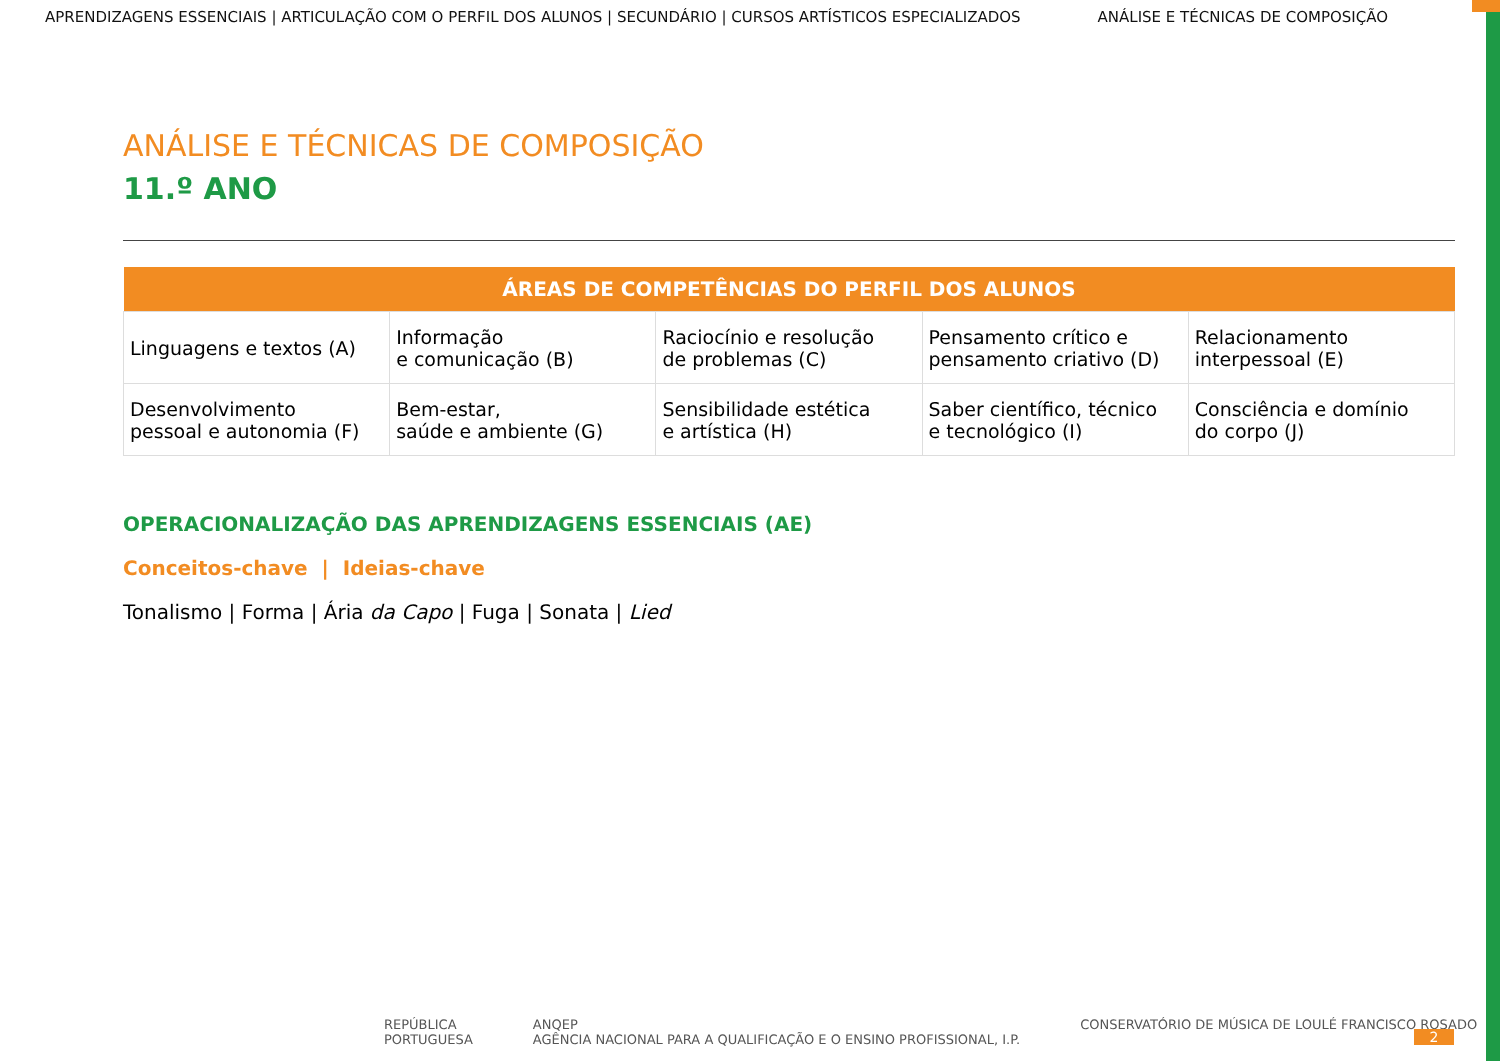APRENDIZAGENS ESSENCIAIS | ARTICULAÇÃO COM O PERFIL DOS ALUNOS | SECUNDÁRIO | CURSOS ARTÍSTICOS ESPECIALIZADOS ANÁLISE E TÉCNICAS DE COMPOSIÇÃO
ANÁLISE E TÉCNICAS DE COMPOSIÇÃO
11.º ANO
| ÁREAS DE COMPETÊNCIAS DO PERFIL DOS ALUNOS | | | | |
| --- | --- | --- | --- | --- |
| Linguagens e textos (A) | Informação e comunicação (B) | Raciocínio e resolução de problemas (C) | Pensamento crítico e pensamento criativo (D) | Relacionamento interpessoal (E) |
| Desenvolvimento pessoal e autonomia (F) | Bem-estar, saúde e ambiente (G) | Sensibilidade estética e artística (H) | Saber científico, técnico e tecnológico (I) | Consciência e domínio do corpo (J) |
OPERACIONALIZAÇÃO DAS APRENDIZAGENS ESSENCIAIS (AE)
Conceitos-chave | Ideias-chave
Tonalismo | Forma | Ária da Capo | Fuga | Sonata | Lied
REPÚBLICA
PORTUGUESA ANQEP
AGÊNCIA NACIONAL PARA A QUALIFICAÇÃO E O ENSINO PROFISSIONAL, I.P. CONSERVATÓRIO DE MÚSICA DE LOULÉ FRANCISCO ROSADO
2